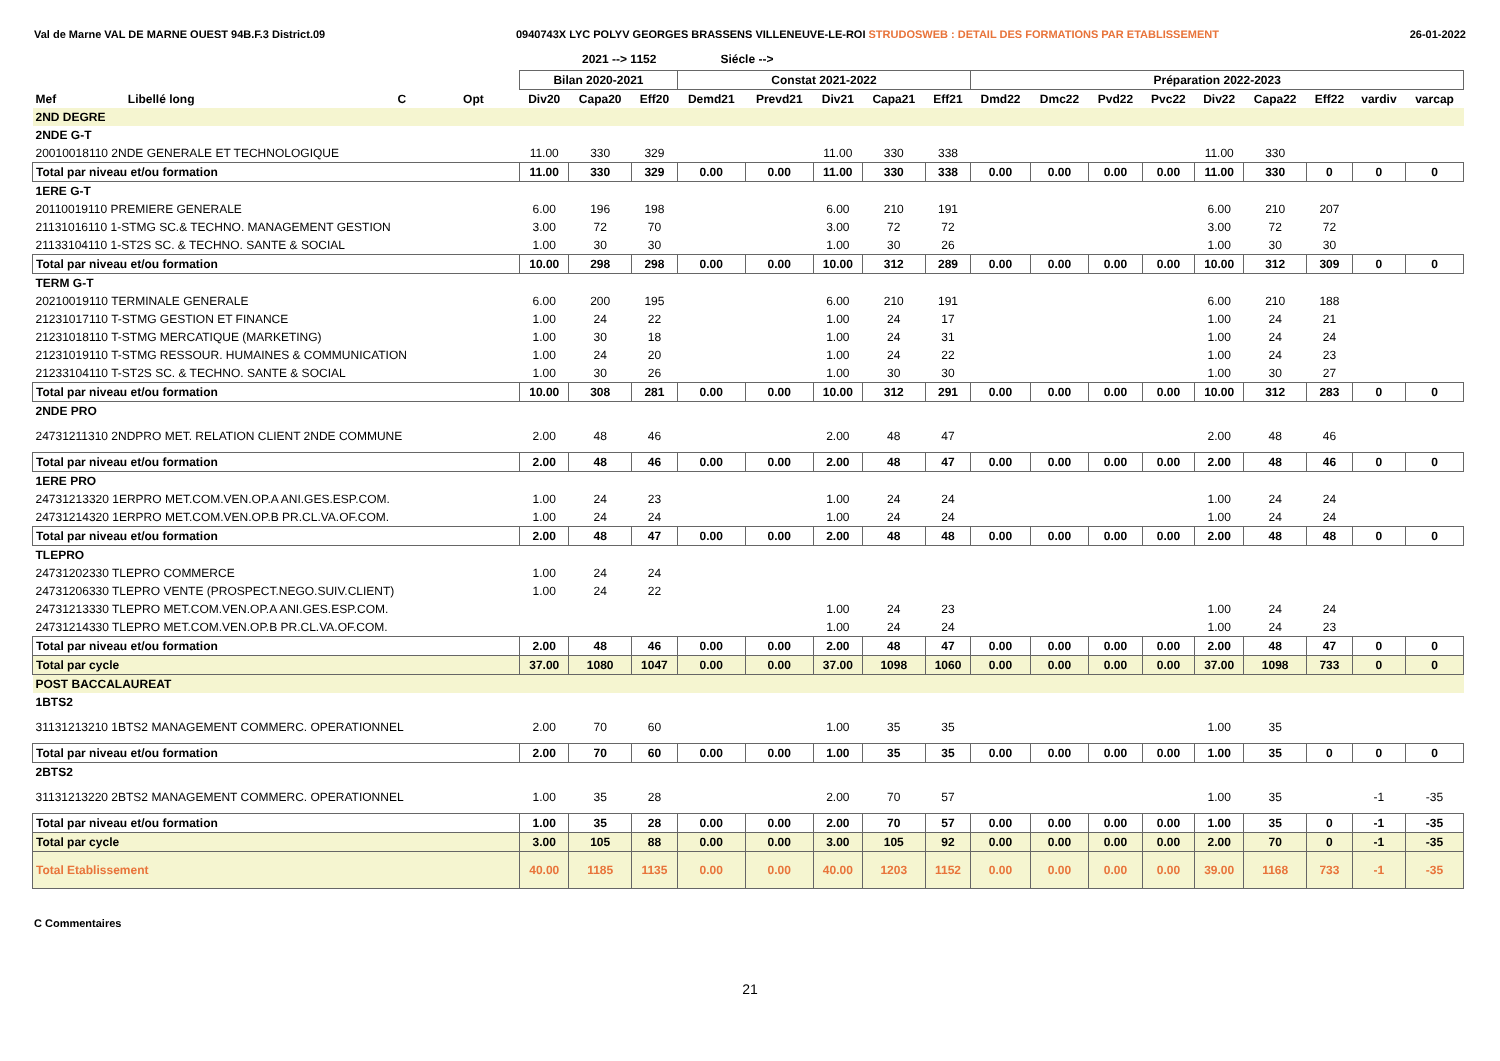Val de Marne VAL DE MARNE OUEST 94B.F.3 District.09 0940743X LYC POLYV GEORGES BRASSENS VILLENEUVE-LE-ROI STRUDOSWEB : DETAIL DES FORMATIONS PAR ETABLISSEMENT 26-01-2022
2021 --> 1152 Siécle -->
| | | | | Bilan 2020-2021 | | | Constat 2021-2022 | | | | | Préparation 2022-2023 | | | | | | | | |
| --- | --- | --- | --- | --- | --- | --- | --- | --- | --- | --- | --- | --- | --- | --- | --- | --- | --- | --- | --- | --- |
| Mef | Libellé long | C | Opt | Div20 | Capa20 | Eff20 | Demd21 | Prevd21 | Div21 | Capa21 | Eff21 | Dmd22 | Dmc22 | Pvd22 | Pvc22 | Div22 | Capa22 | Eff22 | vardiv | varcap |
| 2ND DEGRE | | | | | | | | | | | | | | | | | | | | |
| 2NDE G-T | | | | | | | | | | | | | | | | | | | | |
| 20010018110 2NDE GENERALE ET TECHNOLOGIQUE | | | | 11.00 | 330 | 329 | | | 11.00 | 330 | 338 | | | | | 11.00 | 330 | | | |
| Total par niveau et/ou formation | | | | 11.00 | 330 | 329 | 0.00 | 0.00 | 11.00 | 330 | 338 | 0.00 | 0.00 | 0.00 | 0.00 | 11.00 | 330 | 0 | 0 | 0 |
| 1ERE G-T | | | | | | | | | | | | | | | | | | | | |
| 20110019110 PREMIERE GENERALE | | | | 6.00 | 196 | 198 | | | 6.00 | 210 | 191 | | | | | 6.00 | 210 | 207 | | |
| 21131016110 1-STMG SC.& TECHNO. MANAGEMENT GESTION | | | | 3.00 | 72 | 70 | | | 3.00 | 72 | 72 | | | | | 3.00 | 72 | 72 | | |
| 21133104110 1-ST2S SC. & TECHNO. SANTE & SOCIAL | | | | 1.00 | 30 | 30 | | | 1.00 | 30 | 26 | | | | | 1.00 | 30 | 30 | | |
| Total par niveau et/ou formation | | | | 10.00 | 298 | 298 | 0.00 | 0.00 | 10.00 | 312 | 289 | 0.00 | 0.00 | 0.00 | 0.00 | 10.00 | 312 | 309 | 0 | 0 |
| TERM G-T | | | | | | | | | | | | | | | | | | | | |
| 20210019110 TERMINALE GENERALE | | | | 6.00 | 200 | 195 | | | 6.00 | 210 | 191 | | | | | 6.00 | 210 | 188 | | |
| 21231017110 T-STMG GESTION ET FINANCE | | | | 1.00 | 24 | 22 | | | 1.00 | 24 | 17 | | | | | 1.00 | 24 | 21 | | |
| 21231018110 T-STMG MERCATIQUE (MARKETING) | | | | 1.00 | 30 | 18 | | | 1.00 | 24 | 31 | | | | | 1.00 | 24 | 24 | | |
| 21231019110 T-STMG RESSOUR. HUMAINES & COMMUNICATION | | | | 1.00 | 24 | 20 | | | 1.00 | 24 | 22 | | | | | 1.00 | 24 | 23 | | |
| 21233104110 T-ST2S SC. & TECHNO. SANTE & SOCIAL | | | | 1.00 | 30 | 26 | | | 1.00 | 30 | 30 | | | | | 1.00 | 30 | 27 | | |
| Total par niveau et/ou formation | | | | 10.00 | 308 | 281 | 0.00 | 0.00 | 10.00 | 312 | 291 | 0.00 | 0.00 | 0.00 | 0.00 | 10.00 | 312 | 283 | 0 | 0 |
| 2NDE PRO | | | | | | | | | | | | | | | | | | | | |
| 24731211310 2NDPRO MET. RELATION CLIENT 2NDE COMMUNE | | | | 2.00 | 48 | 46 | | | 2.00 | 48 | 47 | | | | | 2.00 | 48 | 46 | | |
| Total par niveau et/ou formation | | | | 2.00 | 48 | 46 | 0.00 | 0.00 | 2.00 | 48 | 47 | 0.00 | 0.00 | 0.00 | 0.00 | 2.00 | 48 | 46 | 0 | 0 |
| 1ERE PRO | | | | | | | | | | | | | | | | | | | | |
| 24731213320 1ERPRO MET.COM.VEN.OP.A ANI.GES.ESP.COM. | | | | 1.00 | 24 | 23 | | | 1.00 | 24 | 24 | | | | | 1.00 | 24 | 24 | | |
| 24731214320 1ERPRO MET.COM.VEN.OP.B PR.CL.VA.OF.COM. | | | | 1.00 | 24 | 24 | | | 1.00 | 24 | 24 | | | | | 1.00 | 24 | 24 | | |
| Total par niveau et/ou formation | | | | 2.00 | 48 | 47 | 0.00 | 0.00 | 2.00 | 48 | 48 | 0.00 | 0.00 | 0.00 | 0.00 | 2.00 | 48 | 48 | 0 | 0 |
| TLEPRO | | | | | | | | | | | | | | | | | | | | |
| 24731202330 TLEPRO COMMERCE | | | | 1.00 | 24 | 24 | | | | | | | | | | | | | | |
| 24731206330 TLEPRO VENTE (PROSPECT.NEGO.SUIV.CLIENT) | | | | 1.00 | 24 | 22 | | | | | | | | | | | | | | |
| 24731213330 TLEPRO MET.COM.VEN.OP.A ANI.GES.ESP.COM. | | | | | | | | | 1.00 | 24 | 23 | | | | | 1.00 | 24 | 24 | | |
| 24731214330 TLEPRO MET.COM.VEN.OP.B PR.CL.VA.OF.COM. | | | | | | | | | 1.00 | 24 | 24 | | | | | 1.00 | 24 | 23 | | |
| Total par niveau et/ou formation | | | | 2.00 | 48 | 46 | 0.00 | 0.00 | 2.00 | 48 | 47 | 0.00 | 0.00 | 0.00 | 0.00 | 2.00 | 48 | 47 | 0 | 0 |
| Total par cycle | | | | 37.00 | 1080 | 1047 | 0.00 | 0.00 | 37.00 | 1098 | 1060 | 0.00 | 0.00 | 0.00 | 0.00 | 37.00 | 1098 | 733 | 0 | 0 |
| POST BACCALAUREAT | | | | | | | | | | | | | | | | | | | | |
| 1BTS2 | | | | | | | | | | | | | | | | | | | | |
| 31131213210 1BTS2 MANAGEMENT COMMERC. OPERATIONNEL | | | | 2.00 | 70 | 60 | | | 1.00 | 35 | 35 | | | | | 1.00 | 35 | | | |
| Total par niveau et/ou formation | | | | 2.00 | 70 | 60 | 0.00 | 0.00 | 1.00 | 35 | 35 | 0.00 | 0.00 | 0.00 | 0.00 | 1.00 | 35 | 0 | 0 | 0 |
| 2BTS2 | | | | | | | | | | | | | | | | | | | | |
| 31131213220 2BTS2 MANAGEMENT COMMERC. OPERATIONNEL | | | | 1.00 | 35 | 28 | | | 2.00 | 70 | 57 | | | | | 1.00 | 35 | | -1 | -35 |
| Total par niveau et/ou formation | | | | 1.00 | 35 | 28 | 0.00 | 0.00 | 2.00 | 70 | 57 | 0.00 | 0.00 | 0.00 | 0.00 | 1.00 | 35 | 0 | -1 | -35 |
| Total par cycle | | | | 3.00 | 105 | 88 | 0.00 | 0.00 | 3.00 | 105 | 92 | 0.00 | 0.00 | 0.00 | 0.00 | 2.00 | 70 | 0 | -1 | -35 |
| Total Etablissement | | | | 40.00 | 1185 | 1135 | 0.00 | 0.00 | 40.00 | 1203 | 1152 | 0.00 | 0.00 | 0.00 | 0.00 | 39.00 | 1168 | 733 | -1 | -35 |
C Commentaires
21